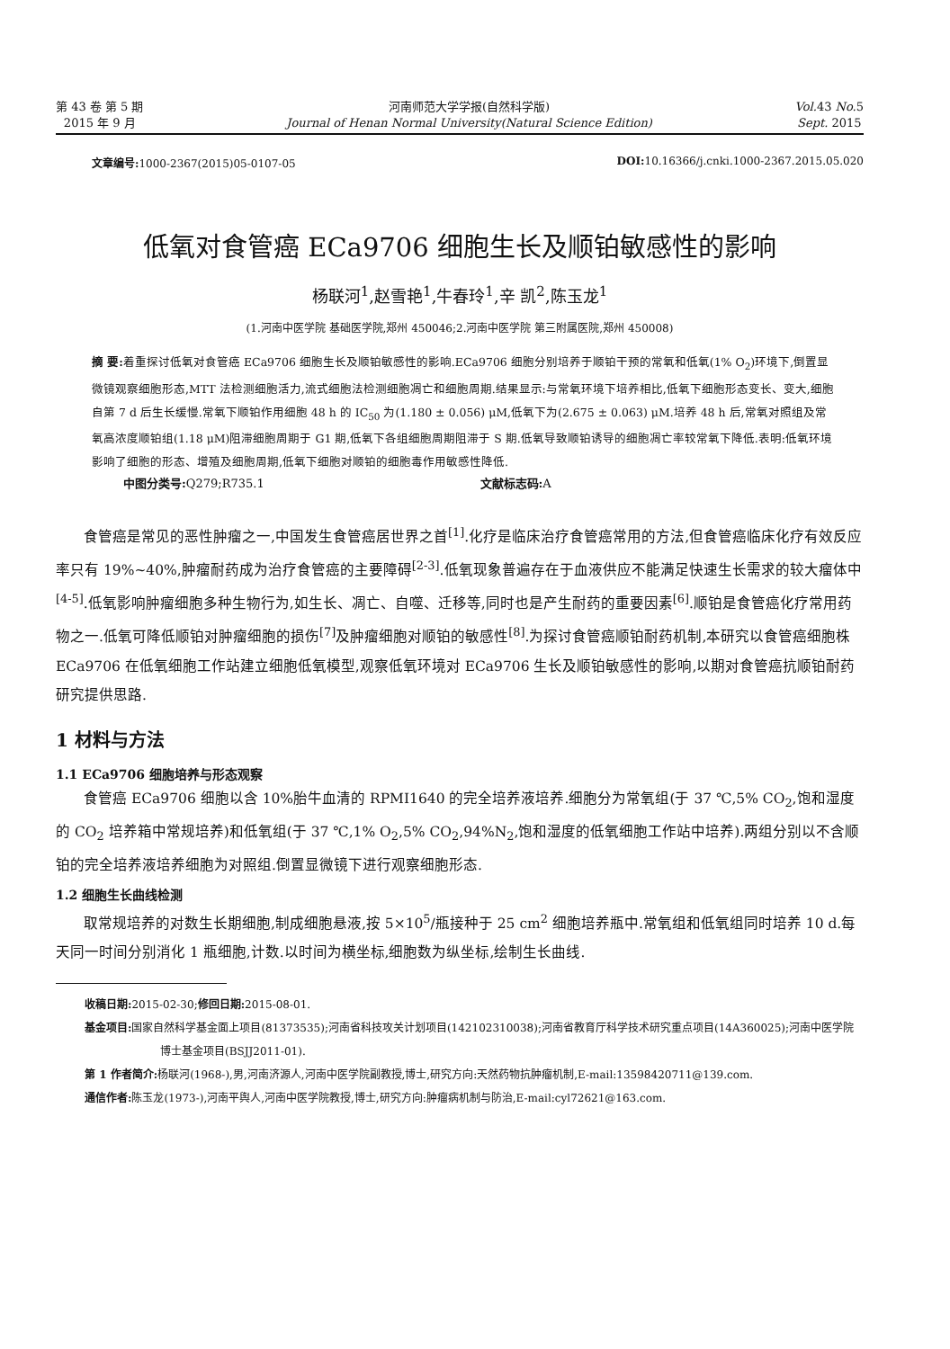第 43 卷 第 5 期
2015 年 9 月
河南师范大学学报(自然科学版)
Journal of Henan Normal University(Natural Science Edition)
Vol. 43 No. 5
Sept. 2015
文章编号: 1000-2367(2015)05-0107-05 DOI: 10.16366/j.cnki.1000-2367.2015.05.020
低氧对食管癌 ECa9706 细胞生长及顺铂敏感性的影响
杨联河<sup>1</sup>,赵雪艳<sup>1</sup>,牛春玲<sup>1</sup>,辛 凯<sup>2</sup>,陈玉龙<sup>1</sup>
(1.河南中医学院 基础医学院,郑州 450046;2.河南中医学院 第三附属医院,郑州 450008)
摘 要: 着重探讨低氧对食管癌 ECa9706 细胞生长及顺铂敏感性的影响.ECa9706 细胞分别培养于顺铂干预的常氧和低氧(1% O<sub>2</sub>)环境下,倒置显微镜观察细胞形态,MTT 法检测细胞活力,流式细胞法检测细胞凋亡和细胞周期.结果显示:与常氧环境下培养相比,低氧下细胞形态变长、变大,细胞自第 7 d 后生长缓慢.常氧下顺铂作用细胞 48 h 的 IC<sub>50</sub> 为(1.180 ± 0.056) μM,低氧下为(2.675 ± 0.063) μM.培养 48 h 后,常氧对照组及常氧高浓度顺铂组(1.18 μM)阻滞细胞周期于 G1 期,低氧下各组细胞周期阻滞于 S 期.低氧导致顺铂诱导的细胞凋亡率较常氧下降低.表明:低氧环境影响了细胞的形态、增殖及细胞周期,低氧下细胞对顺铂的细胞毒作用敏感性降低.
中图分类号: Q279;R735.1 文献标志码: A
食管癌是常见的恶性肿瘤之一,中国发生食管癌居世界之首<sup>[1]</sup>.化疗是临床治疗食管癌常用的方法,但食管癌临床化疗有效反应率只有 19%~40%,肿瘤耐药成为治疗食管癌的主要障碍<sup>[2-3]</sup>.低氧现象普遍存在于血液供应不能满足快速生长需求的较大瘤体中<sup>[4-5]</sup>.低氧影响肿瘤细胞多种生物行为,如生长、凋亡、自噬、迁移等,同时也是产生耐药的重要因素<sup>[6]</sup>.顺铂是食管癌化疗常用药物之一.低氧可降低顺铂对肿瘤细胞的损伤<sup>[7]</sup>及肿瘤细胞对顺铂的敏感性<sup>[8]</sup>.为探讨食管癌顺铂耐药机制,本研究以食管癌细胞株 ECa9706 在低氧细胞工作站建立细胞低氧模型,观察低氧环境对 ECa9706 生长及顺铂敏感性的影响,以期对食管癌抗顺铂耐药研究提供思路.
1 材料与方法
1.1 ECa9706 细胞培养与形态观察
食管癌 ECa9706 细胞以含 10%胎牛血清的 RPMI1640 的完全培养液培养.细胞分为常氧组(于 37 ℃,5% CO<sub>2</sub>,饱和湿度的 CO<sub>2</sub> 培养箱中常规培养)和低氧组(于 37 ℃,1% O<sub>2</sub>,5% CO<sub>2</sub>,94%N<sub>2</sub>,饱和湿度的低氧细胞工作站中培养).两组分别以不含顺铂的完全培养液培养细胞为对照组.倒置显微镜下进行观察细胞形态.
1.2 细胞生长曲线检测
取常规培养的对数生长期细胞,制成细胞悬液,按 5×10<sup>5</sup>/瓶接种于 25 cm<sup>2</sup> 细胞培养瓶中.常氧组和低氧组同时培养 10 d.每天同一时间分别消化 1 瓶细胞,计数.以时间为横坐标,细胞数为纵坐标,绘制生长曲线.
收稿日期: 2015-02-30;修回日期: 2015-08-01.
基金项目: 国家自然科学基金面上项目(81373535);河南省科技攻关计划项目(142102310038);河南省教育厅科学技术研究重点项目(14A360025);河南中医学院博士基金项目(BSJJ2011-01).
第 1 作者简介: 杨联河(1968-),男,河南济源人,河南中医学院副教授,博士,研究方向:天然药物抗肿瘤机制,E-mail:13598420711@139.com.
通信作者: 陈玉龙(1973-),河南平舆人,河南中医学院教授,博士,研究方向:肿瘤病机制与防治,E-mail:cyl72621@163.com.